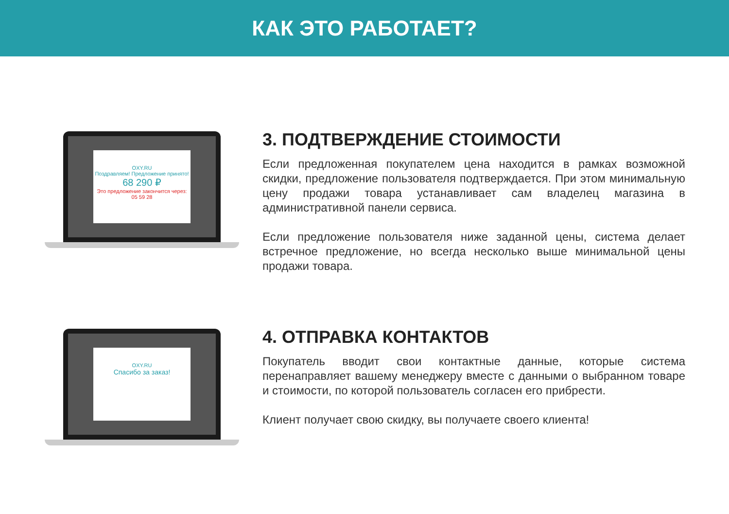КАК ЭТО РАБОТАЕТ?
OXY.RU
Поздравляем! Предложение принято!
68 290 ₽
Это предложение закончится через: 05 59 28
3. ПОДТВЕРЖДЕНИЕ СТОИМОСТИ
Если предложенная покупателем цена находится в рамках возможной скидки, предложение пользователя подтверждается. При этом минимальную цену продажи товара устанавливает сам владелец магазина в административной панели сервиса.
Если предложение пользователя ниже заданной цены, система делает встречное предложение, но всегда несколько выше минимальной цены продажи товара.
OXY.RU
Спасибо за заказ!
4. ОТПРАВКА КОНТАКТОВ
Покупатель вводит свои контактные данные, которые система перенаправляет вашему менеджеру вместе с данными о выбранном товаре и стоимости, по которой пользователь согласен его прибрести.
Клиент получает свою скидку, вы получаете своего клиента!